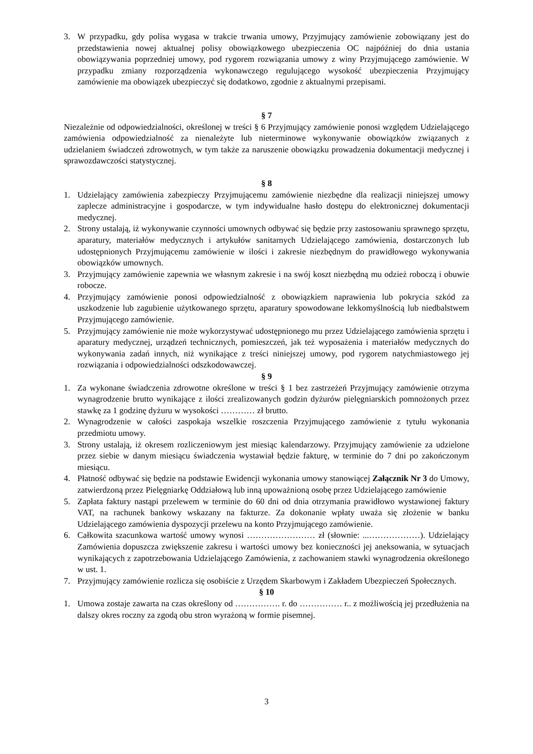3. W przypadku, gdy polisa wygasa w trakcie trwania umowy, Przyjmujący zamówienie zobowiązany jest do przedstawienia nowej aktualnej polisy obowiązkowego ubezpieczenia OC najpóźniej do dnia ustania obowiązywania poprzedniej umowy, pod rygorem rozwiązania umowy z winy Przyjmującego zamówienie. W przypadku zmiany rozporządzenia wykonawczego regulującego wysokość ubezpieczenia Przyjmujący zamówienie ma obowiązek ubezpieczyć się dodatkowo, zgodnie z aktualnymi przepisami.
§ 7
Niezależnie od odpowiedzialności, określonej w treści § 6 Przyjmujący zamówienie ponosi względem Udzielającego zamówienia odpowiedzialność za nienależyte lub nieterminowe wykonywanie obowiązków związanych z udzielaniem świadczeń zdrowotnych, w tym także za naruszenie obowiązku prowadzenia dokumentacji medycznej i sprawozdawczości statystycznej.
§ 8
1. Udzielający zamówienia zabezpieczy Przyjmującemu zamówienie niezbędne dla realizacji niniejszej umowy zaplecze administracyjne i gospodarcze, w tym indywidualne hasło dostępu do elektronicznej dokumentacji medycznej.
2. Strony ustalają, iż wykonywanie czynności umownych odbywać się będzie przy zastosowaniu sprawnego sprzętu, aparatury, materiałów medycznych i artykułów sanitarnych Udzielającego zamówienia, dostarczonych lub udostępnionych Przyjmującemu zamówienie w ilości i zakresie niezbędnym do prawidłowego wykonywania obowiązków umownych.
3. Przyjmujący zamówienie zapewnia we własnym zakresie i na swój koszt niezbędną mu odzież roboczą i obuwie robocze.
4. Przyjmujący zamówienie ponosi odpowiedzialność z obowiązkiem naprawienia lub pokrycia szkód za uszkodzenie lub zagubienie użytkowanego sprzętu, aparatury spowodowane lekkomyślnością lub niedbalstwem Przyjmującego zamówienie.
5. Przyjmujący zamówienie nie może wykorzystywać udostępnionego mu przez Udzielającego zamówienia sprzętu i aparatury medycznej, urządzeń technicznych, pomieszczeń, jak też wyposażenia i materiałów medycznych do wykonywania zadań innych, niż wynikające z treści niniejszej umowy, pod rygorem natychmiastowego jej rozwiązania i odpowiedzialności odszkodowawczej.
§ 9
1. Za wykonane świadczenia zdrowotne określone w treści § 1 bez zastrzeżeń Przyjmujący zamówienie otrzyma wynagrodzenie brutto wynikające z ilości zrealizowanych godzin dyżurów pielęgniarskich pomnożonych przez stawkę za 1 godzinę dyżuru w wysokości ………… zł brutto.
2. Wynagrodzenie w całości zaspokaja wszelkie roszczenia Przyjmującego zamówienie z tytułu wykonania przedmiotu umowy.
3. Strony ustalają, iż okresem rozliczeniowym jest miesiąc kalendarzowy. Przyjmujący zamówienie za udzielone przez siebie w danym miesiącu świadczenia wystawiał będzie fakturę, w terminie do 7 dni po zakończonym miesiącu.
4. Płatność odbywać się będzie na podstawie Ewidencji wykonania umowy stanowiącej Załącznik Nr 3 do Umowy, zatwierdzoną przez Pielęgniarkę Oddziałową lub inną upoważnioną osobę przez Udzielającego zamówienie
5. Zapłata faktury nastąpi przelewem w terminie do 60 dni od dnia otrzymania prawidłowo wystawionej faktury VAT, na rachunek bankowy wskazany na fakturze. Za dokonanie wpłaty uważa się złożenie w banku Udzielającego zamówienia dyspozycji przelewu na konto Przyjmującego zamówienie.
6. Całkowita szacunkowa wartość umowy wynosi …………………… zł (słownie: ...………………). Udzielający Zamówienia dopuszcza zwiększenie zakresu i wartości umowy bez konieczności jej aneksowania, w sytuacjach wynikających z zapotrzebowania Udzielającego Zamówienia, z zachowaniem stawki wynagrodzenia określonego w ust. 1.
7. Przyjmujący zamówienie rozlicza się osobiście z Urzędem Skarbowym i Zakładem Ubezpieczeń Społecznych.
§ 10
1. Umowa zostaje zawarta na czas określony od ……………. r. do …………… r.. z możliwością jej przedłużenia na dalszy okres roczny za zgodą obu stron wyrażoną w formie pisemnej.
3